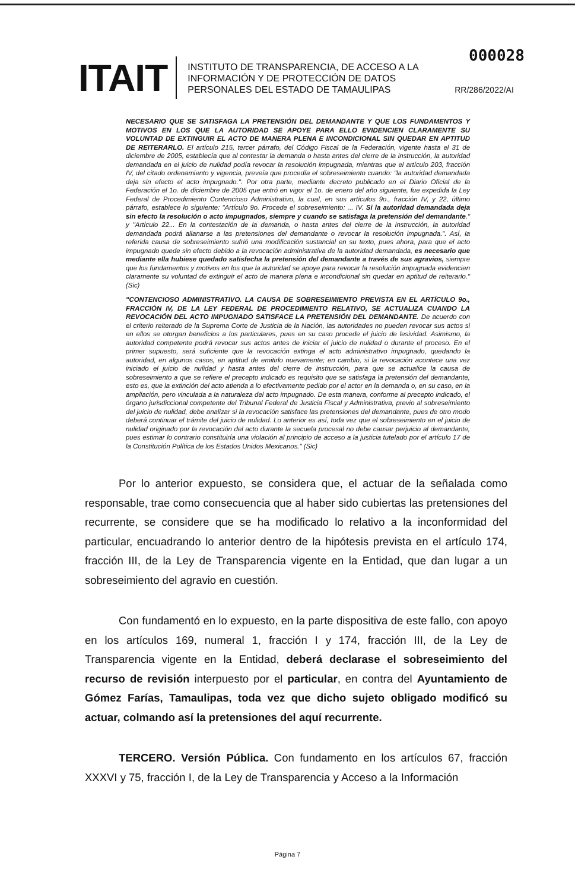000028
ITAIT
INSTITUTO DE TRANSPARENCIA, DE ACCESO A LA INFORMACIÓN Y DE PROTECCIÓN DE DATOS PERSONALES DEL ESTADO DE TAMAULIPAS
RR/286/2022/AI
NECESARIO QUE SE SATISFAGA LA PRETENSIÓN DEL DEMANDANTE Y QUE LOS FUNDAMENTOS Y MOTIVOS EN LOS QUE LA AUTORIDAD SE APOYE PARA ELLO EVIDENCIEN CLARAMENTE SU VOLUNTAD DE EXTINGUIR EL ACTO DE MANERA PLENA E INCONDICIONAL SIN QUEDAR EN APTITUD DE REITERARLO. El artículo 215, tercer párrafo, del Código Fiscal de la Federación, vigente hasta el 31 de diciembre de 2005, establecía que al contestar la demanda o hasta antes del cierre de la instrucción, la autoridad demandada en el juicio de nulidad podía revocar la resolución impugnada, mientras que el artículo 203, fracción IV, del citado ordenamiento y vigencia, preveía que procedía el sobreseimiento cuando: "la autoridad demandada deja sin efecto el acto impugnado.". Por otra parte, mediante decreto publicado en el Diario Oficial de la Federación el 1o. de diciembre de 2005 que entró en vigor el 1o. de enero del año siguiente, fue expedida la Ley Federal de Procedimiento Contencioso Administrativo, la cual, en sus artículos 9o., fracción IV, y 22, último párrafo, establece lo siguiente: "Artículo 9o. Procede el sobreseimiento: ... IV. Si la autoridad demandada deja sin efecto la resolución o acto impugnados, siempre y cuando se satisfaga la pretensión del demandante." y "Artículo 22... En la contestación de la demanda, o hasta antes del cierre de la instrucción, la autoridad demandada podrá allanarse a las pretensiones del demandante o revocar la resolución impugnada.". Así, la referida causa de sobreseimiento sufrió una modificación sustancial en su texto, pues ahora, para que el acto impugnado quede sin efecto debido a la revocación administrativa de la autoridad demandada, es necesario que mediante ella hubiese quedado satisfecha la pretensión del demandante a través de sus agravios, siempre que los fundamentos y motivos en los que la autoridad se apoye para revocar la resolución impugnada evidencien claramente su voluntad de extinguir el acto de manera plena e incondicional sin quedar en aptitud de reiterarlo."(Sic)
"CONTENCIOSO ADMINISTRATIVO. LA CAUSA DE SOBRESEIMIENTO PREVISTA EN EL ARTÍCULO 9o., FRACCIÓN IV, DE LA LEY FEDERAL DE PROCEDIMIENTO RELATIVO, SE ACTUALIZA CUANDO LA REVOCACIÓN DEL ACTO IMPUGNADO SATISFACE LA PRETENSIÓN DEL DEMANDANTE. De acuerdo con el criterio reiterado de la Suprema Corte de Justicia de la Nación, las autoridades no pueden revocar sus actos si en ellos se otorgan beneficios a los particulares, pues en su caso procede el juicio de lesividad. Asimismo, la autoridad competente podrá revocar sus actos antes de iniciar el juicio de nulidad o durante el proceso. En el primer supuesto, será suficiente que la revocación extinga el acto administrativo impugnado, quedando la autoridad, en algunos casos, en aptitud de emitirlo nuevamente; en cambio, si la revocación acontece una vez iniciado el juicio de nulidad y hasta antes del cierre de instrucción, para que se actualice la causa de sobreseimiento a que se refiere el precepto indicado es requisito que se satisfaga la pretensión del demandante, esto es, que la extinción del acto atienda a lo efectivamente pedido por el actor en la demanda o, en su caso, en la ampliación, pero vinculada a la naturaleza del acto impugnado. De esta manera, conforme al precepto indicado, el órgano jurisdiccional competente del Tribunal Federal de Justicia Fiscal y Administrativa, previo al sobreseimiento del juicio de nulidad, debe analizar si la revocación satisface las pretensiones del demandante, pues de otro modo deberá continuar el trámite del juicio de nulidad. Lo anterior es así, toda vez que el sobreseimiento en el juicio de nulidad originado por la revocación del acto durante la secuela procesal no debe causar perjuicio al demandante, pues estimar lo contrario constituiría una violación al principio de acceso a la justicia tutelado por el artículo 17 de la Constitución Política de los Estados Unidos Mexicanos." (Sic)
Por lo anterior expuesto, se considera que, el actuar de la señalada como responsable, trae como consecuencia que al haber sido cubiertas las pretensiones del recurrente, se considere que se ha modificado lo relativo a la inconformidad del particular, encuadrando lo anterior dentro de la hipótesis prevista en el artículo 174, fracción III, de la Ley de Transparencia vigente en la Entidad, que dan lugar a un sobreseimiento del agravio en cuestión.
Con fundamentó en lo expuesto, en la parte dispositiva de este fallo, con apoyo en los artículos 169, numeral 1, fracción I y 174, fracción III, de la Ley de Transparencia vigente en la Entidad, deberá declarase el sobreseimiento del recurso de revisión interpuesto por el particular, en contra del Ayuntamiento de Gómez Farías, Tamaulipas, toda vez que dicho sujeto obligado modificó su actuar, colmando así la pretensiones del aquí recurrente.
TERCERO. Versión Pública. Con fundamento en los artículos 67, fracción XXXVI y 75, fracción I, de la Ley de Transparencia y Acceso a la Información
Página 7